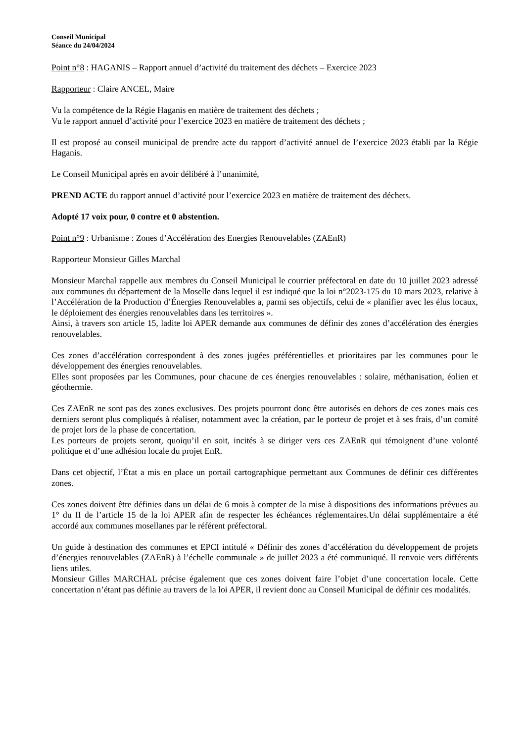Conseil Municipal
Séance du 24/04/2024
Point n°8 : HAGANIS – Rapport annuel d’activité du traitement des déchets – Exercice 2023
Rapporteur : Claire ANCEL, Maire
Vu la compétence de la Régie Haganis en matière de traitement des déchets ;
Vu le rapport annuel d’activité pour l’exercice 2023 en matière de traitement des déchets ;
Il est proposé au conseil municipal de prendre acte du rapport d’activité annuel de l’exercice 2023 établi par la Régie Haganis.
Le Conseil Municipal après en avoir délibéré à l’unanimité,
PREND ACTE du rapport annuel d’activité pour l’exercice 2023 en matière de traitement des déchets.
Adopté 17 voix pour, 0 contre et 0 abstention.
Point n°9 : Urbanisme : Zones d’Accélération des Energies Renouvelables (ZAEnR)
Rapporteur Monsieur Gilles Marchal
Monsieur Marchal rappelle aux membres du Conseil Municipal le courrier préfectoral en date du 10 juillet 2023 adressé aux communes du département de la Moselle dans lequel il est indiqué que la loi n°2023-175 du 10 mars 2023, relative à l’Accélération de la Production d’Énergies Renouvelables a, parmi ses objectifs, celui de « planifier avec les élus locaux, le déploiement des énergies renouvelables dans les territoires ».
Ainsi, à travers son article 15, ladite loi APER demande aux communes de définir des zones d’accélération des énergies renouvelables.
Ces zones d’accélération correspondent à des zones jugées préférentielles et prioritaires par les communes pour le développement des énergies renouvelables.
Elles sont proposées par les Communes, pour chacune de ces énergies renouvelables : solaire, méthanisation, éolien et géothermie.
Ces ZAEnR ne sont pas des zones exclusives. Des projets pourront donc être autorisés en dehors de ces zones mais ces derniers seront plus compliqués à réaliser, notamment avec la création, par le porteur de projet et à ses frais, d’un comité de projet lors de la phase de concertation.
Les porteurs de projets seront, quoiqu’il en soit, incités à se diriger vers ces ZAEnR qui témoignent d’une volonté politique et d’une adhésion locale du projet EnR.
Dans cet objectif, l’État a mis en place un portail cartographique permettant aux Communes de définir ces différentes zones.
Ces zones doivent être définies dans un délai de 6 mois à compter de la mise à dispositions des informations prévues au 1° du II de l’article 15 de la loi APER afin de respecter les échéances réglementaires.Un délai supplémentaire a été accordé aux communes mosellanes par le référent préfectoral.
Un guide à destination des communes et EPCI intitulé « Définir des zones d’accélération du développement de projets d’énergies renouvelables (ZAEnR) à l’échelle communale » de juillet 2023 a été communiqué. Il renvoie vers différents liens utiles.
Monsieur Gilles MARCHAL précise également que ces zones doivent faire l’objet d’une concertation locale. Cette concertation n’étant pas définie au travers de la loi APER, il revient donc au Conseil Municipal de définir ces modalités.